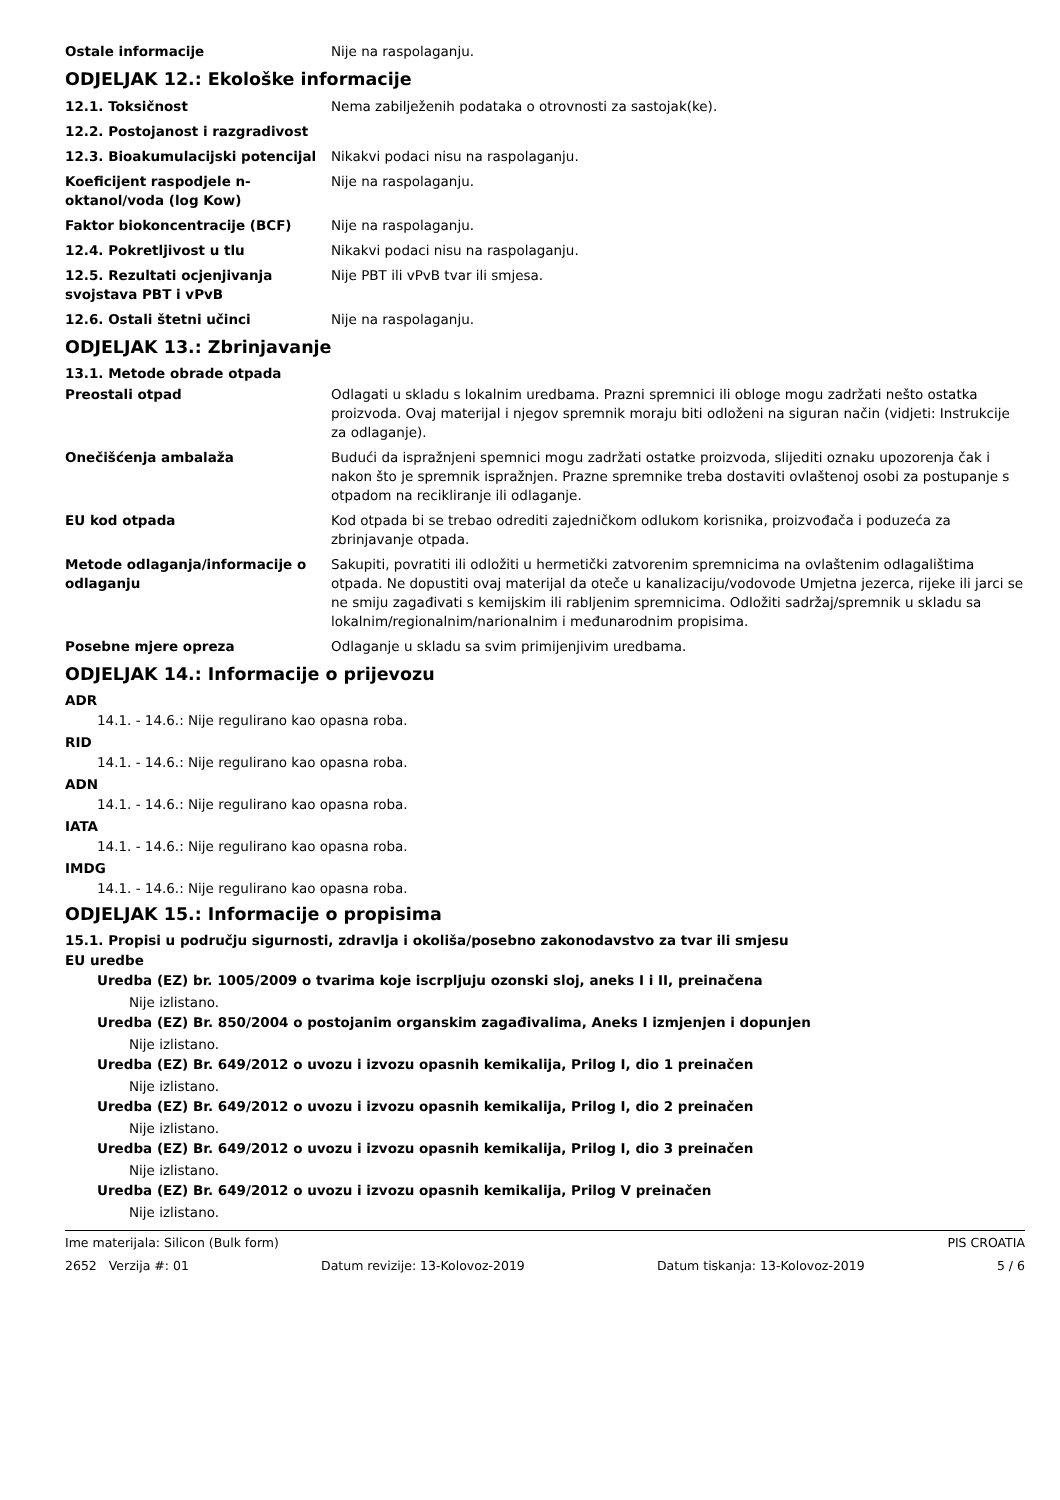Ostale informacije Nije na raspolaganju.
ODJELJAK 12.: Ekološke informacije
12.1. Toksičnost Nema zabilježenih podataka o otrovnosti za sastojak(ke).
12.2. Postojanost i razgradivost
12.3. Bioakumulacijski potencijal
Nikakvi podaci nisu na raspolaganju.
Koeficijent raspodjele n-oktanol/voda (log Kow)
Nije na raspolaganju.
Faktor biokoncentracije (BCF) Nije na raspolaganju.
12.4. Pokretljivost u tlu Nikakvi podaci nisu na raspolaganju.
12.5. Rezultati ocjenjivanja svojstava PBT i vPvB
Nije PBT ili vPvB tvar ili smjesa.
12.6. Ostali štetni učinci Nije na raspolaganju.
ODJELJAK 13.: Zbrinjavanje
13.1. Metode obrade otpada
Preostali otpad Odlagati u skladu s lokalnim uredbama. Prazni spremnici ili obloge mogu zadržati nešto ostatka proizvoda. Ovaj materijal i njegov spremnik moraju biti odloženi na siguran način (vidjeti: Instrukcije za odlaganje).
Onečišćenja ambalaža Budući da ispražnjeni spemnici mogu zadržati ostatke proizvoda, slijediti oznaku upozorenja čak i nakon što je spremnik ispražnjen. Prazne spremnike treba dostaviti ovlaštenoj osobi za postupanje s otpadom na recikliranje ili odlaganje.
EU kod otpada Kod otpada bi se trebao odrediti zajedničkom odlukom korisnika, proizvođača i poduzeća za zbrinjavanje otpada.
Metode odlaganja/informacije o odlaganju
Sakupiti, povratiti ili odložiti u hermetički zatvorenim spremnicima na ovlaštenim odlagalištima otpada. Ne dopustiti ovaj materijal da oteče u kanalizaciju/vodovode Umjetna jezerca, rijeke ili jarci se ne smiju zagađivati s kemijskim ili rabljenim spremnicima. Odložiti sadržaj/spremnik u skladu sa lokalnim/regionalnim/narionalnim i međunarodnim propisima.
Posebne mjere opreza Odlaganje u skladu sa svim primijenjivim uredbama.
ODJELJAK 14.: Informacije o prijevozu
ADR
14.1. - 14.6.: Nije regulirano kao opasna roba.
RID
14.1. - 14.6.: Nije regulirano kao opasna roba.
ADN
14.1. - 14.6.: Nije regulirano kao opasna roba.
IATA
14.1. - 14.6.: Nije regulirano kao opasna roba.
IMDG
14.1. - 14.6.: Nije regulirano kao opasna roba.
ODJELJAK 15.: Informacije o propisima
15.1. Propisi u području sigurnosti, zdravlja i okoliša/posebno zakonodavstvo za tvar ili smjesu
EU uredbe
Uredba (EZ) br. 1005/2009 o tvarima koje iscrpljuju ozonski sloj, aneks I i II, preinačena
Nije izlistano.
Uredba (EZ) Br. 850/2004 o postojanim organskim zagađivalima, Aneks I izmjenjen i dopunjen
Nije izlistano.
Uredba (EZ) Br. 649/2012 o uvozu i izvozu opasnih kemikalija, Prilog I, dio 1 preinačen
Nije izlistano.
Uredba (EZ) Br. 649/2012 o uvozu i izvozu opasnih kemikalija, Prilog I, dio 2 preinačen
Nije izlistano.
Uredba (EZ) Br. 649/2012 o uvozu i izvozu opasnih kemikalija, Prilog I, dio 3 preinačen
Nije izlistano.
Uredba (EZ) Br. 649/2012 o uvozu i izvozu opasnih kemikalija, Prilog V preinačen
Nije izlistano.
Ime materijala: Silicon (Bulk form) PIS CROATIA
2652 Verzija #: 01 Datum revizije: 13-Kolovoz-2019 Datum tiskanja: 13-Kolovoz-2019 5 / 6